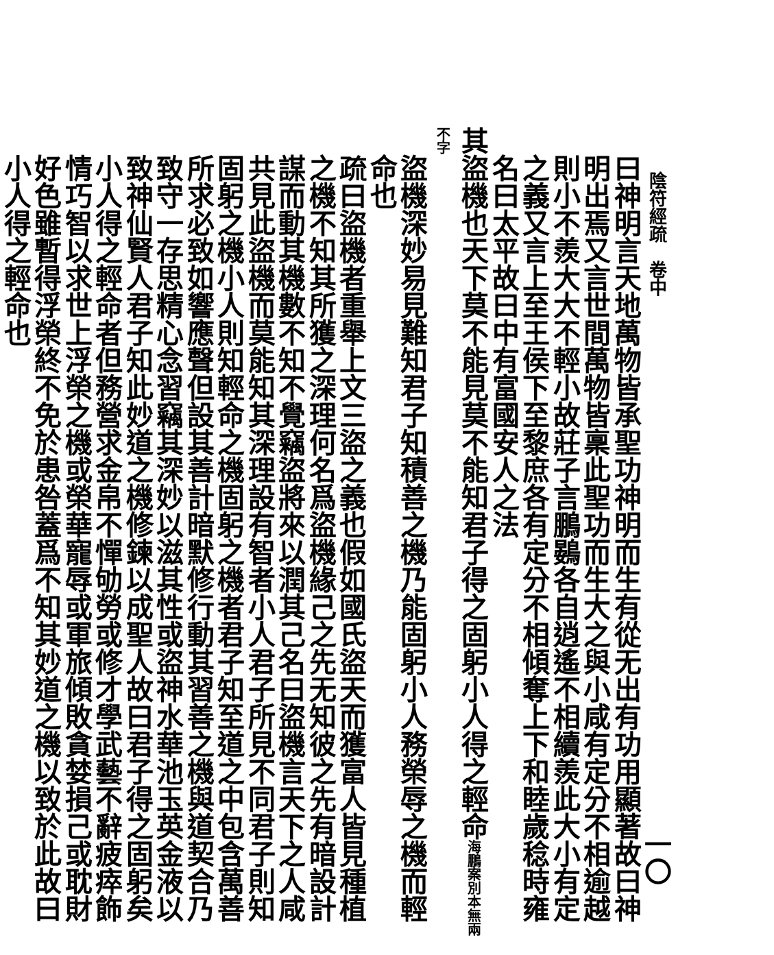陰符經疏　卷中 一〇
曰神明言天地萬物皆承聖功神明而生有從无出有功用顯著故曰神明出焉又言世間萬物皆稟此聖功而生大之與小咸有定分不相逾越則小不羨大大不輕小故莊子言鵬鷃各自逍遙不相續羨此大小有定之義又言上至王侯下至黎庶各有定分不相傾奪上下和睦歲稔時雍名曰太平故曰中有富國安人之法
其盜機也天下莫不能見莫不能知君子得之固躬小人得之輕命海鵬案別本無兩不字
盜機深妙易見難知君子知積善之機乃能固躬小人務榮辱之機而輕命也
疏曰盜機者重舉上文三盜之義也假如國氏盜天而獲富人皆見種植之機不知其所獲之深理何名爲盜機緣己之先无知彼之先有暗設計謀而動其機數不知不覺竊盜將來以潤其己名曰盜機言天下之人咸共見此盜機而莫能知其深理設有智者小人君子所見不同君子則知固躬之機小人則知輕命之機固躬之機者君子知至道之中包含萬善所求必致如響應聲但設其善計暗默修行動其習善之機與道契合乃致守一存思精心念習竊其深妙以滋其性或盜神水華池玉英金液以致神仙賢人君子知此妙道之機修鍊以成聖人故曰君子得之固躬矣小人得之輕命者但務營求金帛不憚劬勞或修才學武藝不辭疲瘁飾情巧智以求世上浮榮之機或榮華寵辱或軍旅傾敗貪婪損己或耽財好色雖暫得浮榮終不免於患咎蓋爲不知其妙道之機以致於此故曰小人得之輕命也